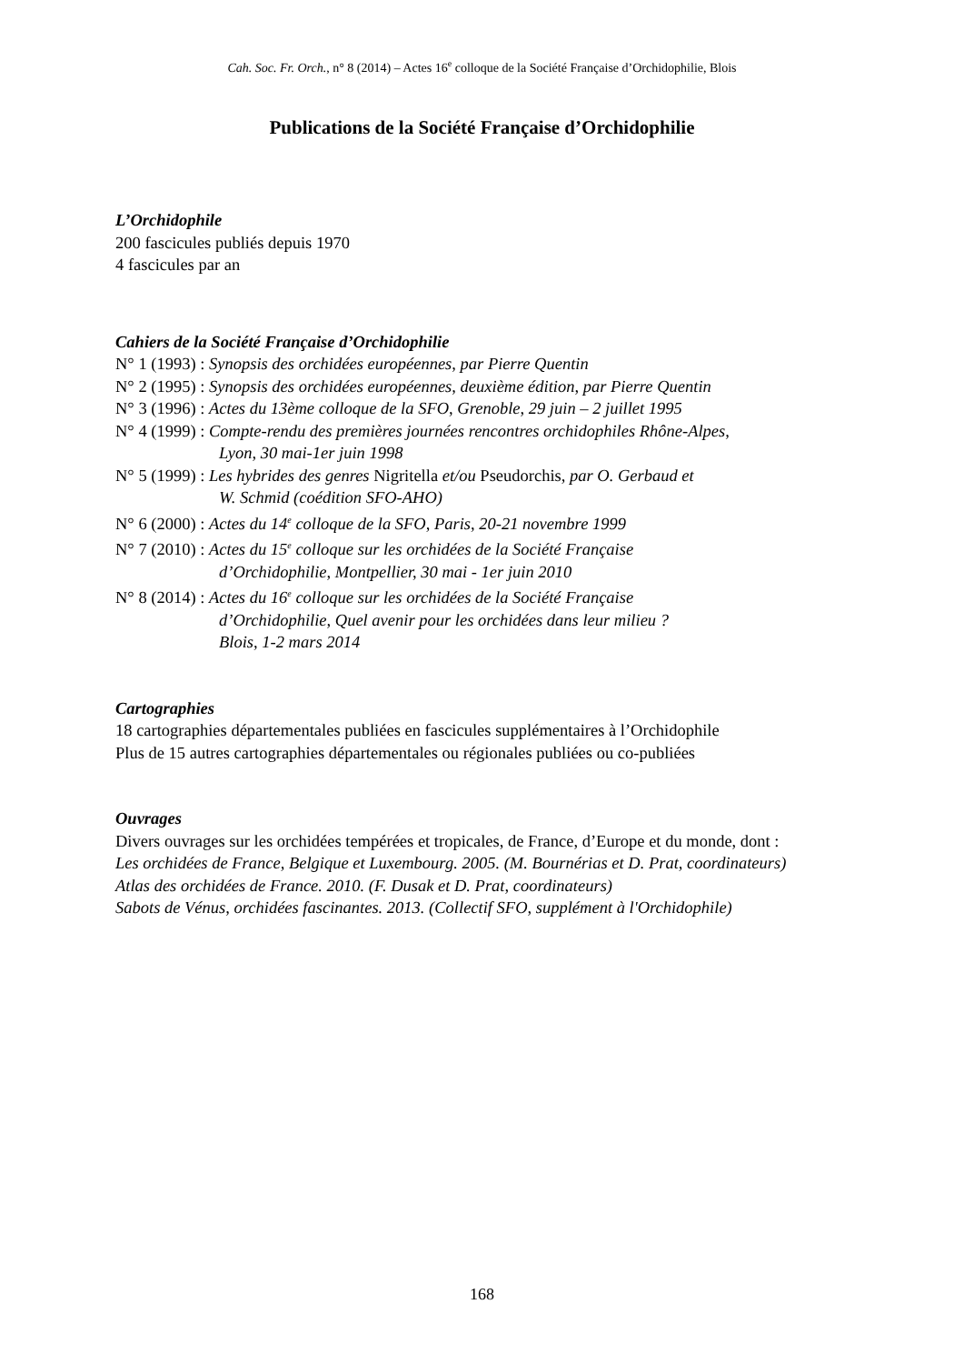Cah. Soc. Fr. Orch., n° 8 (2014) – Actes 16<sup>e</sup> colloque de la Société Française d’Orchidophilie, Blois
Publications de la Société Française d’Orchidophilie
L’Orchidophile
200 fascicules publiés depuis 1970
4 fascicules par an
Cahiers de la Société Française d’Orchidophilie
N° 1 (1993) : Synopsis des orchidées européennes, par Pierre Quentin
N° 2 (1995) : Synopsis des orchidées européennes, deuxième édition, par Pierre Quentin
N° 3 (1996) : Actes du 13ème colloque de la SFO, Grenoble, 29 juin – 2 juillet 1995
N° 4 (1999) : Compte-rendu des premières journées rencontres orchidophiles Rhône-Alpes,
Lyon, 30 mai-1er juin 1998
N° 5 (1999) : Les hybrides des genres Nigritella et/ou Pseudorchis, par O. Gerbaud et
W. Schmid (coédition SFO-AHO)
N° 6 (2000) : Actes du 14<sup>e</sup> colloque de la SFO, Paris, 20-21 novembre 1999
N° 7 (2010) : Actes du 15<sup>e</sup> colloque sur les orchidées de la Société Française
d’Orchidophilie, Montpellier, 30 mai - 1er juin 2010
N° 8 (2014) : Actes du 16<sup>e</sup> colloque sur les orchidées de la Société Française
d’Orchidophilie, Quel avenir pour les orchidées dans leur milieu ?
Blois, 1-2 mars 2014
Cartographies
18 cartographies départementales publiées en fascicules supplémentaires à l’Orchidophile
Plus de 15 autres cartographies départementales ou régionales publiées ou co-publiées
Ouvrages
Divers ouvrages sur les orchidées tempérées et tropicales, de France, d’Europe et du monde, dont :
Les orchidées de France, Belgique et Luxembourg. 2005. (M. Bournérias et D. Prat, coordinateurs)
Atlas des orchidées de France. 2010. (F. Dusak et D. Prat, coordinateurs)
Sabots de Vénus, orchidées fascinantes. 2013. (Collectif SFO, supplément à l'Orchidophile)
168